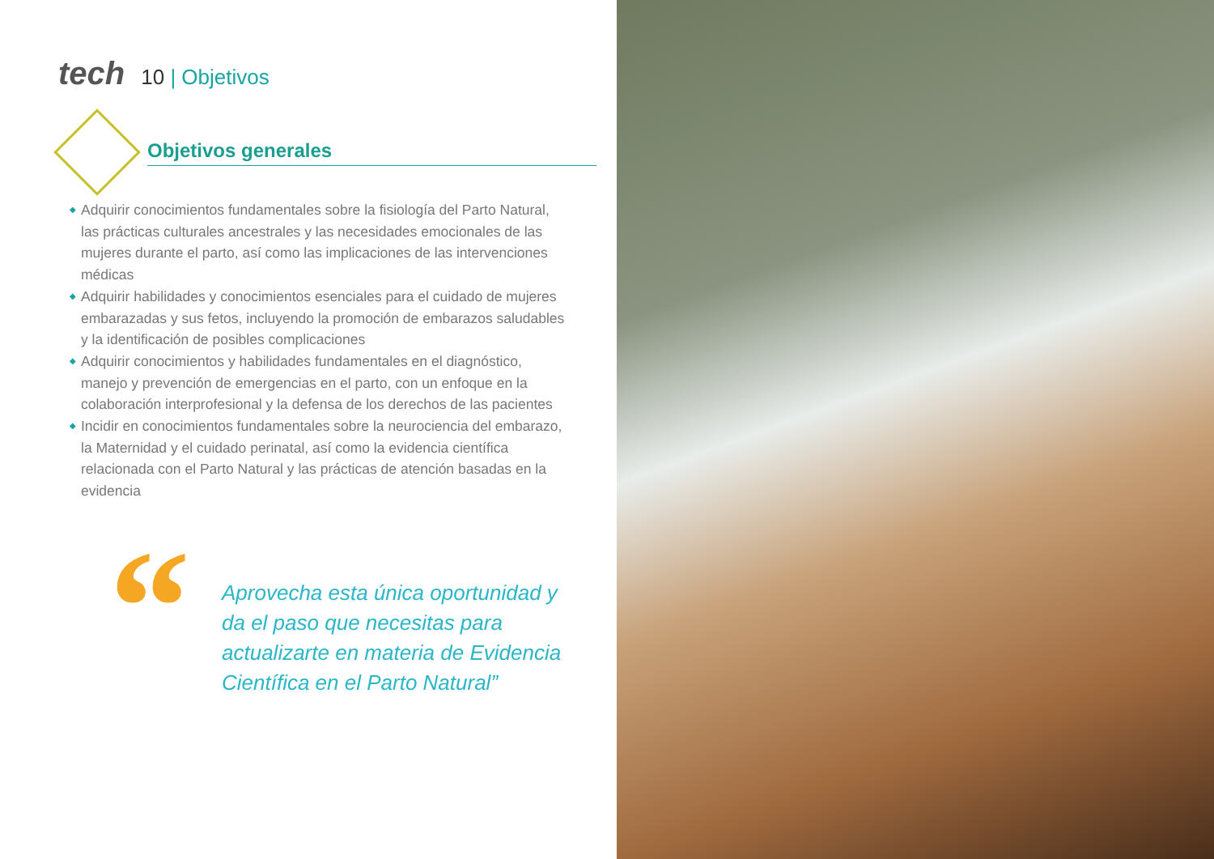tech 10 | Objetivos
Objetivos generales
◆ Adquirir conocimientos fundamentales sobre la fisiología del Parto Natural, las prácticas culturales ancestrales y las necesidades emocionales de las mujeres durante el parto, así como las implicaciones de las intervenciones médicas
◆ Adquirir habilidades y conocimientos esenciales para el cuidado de mujeres embarazadas y sus fetos, incluyendo la promoción de embarazos saludables y la identificación de posibles complicaciones
◆ Adquirir conocimientos y habilidades fundamentales en el diagnóstico, manejo y prevención de emergencias en el parto, con un enfoque en la colaboración interprofesional y la defensa de los derechos de las pacientes
◆ Incidir en conocimientos fundamentales sobre la neurociencia del embarazo, la Maternidad y el cuidado perinatal, así como la evidencia científica relacionada con el Parto Natural y las prácticas de atención basadas en la evidencia
“
Aprovecha esta única oportunidad y da el paso que necesitas para actualizarte en materia de Evidencia Científica en el Parto Natural”